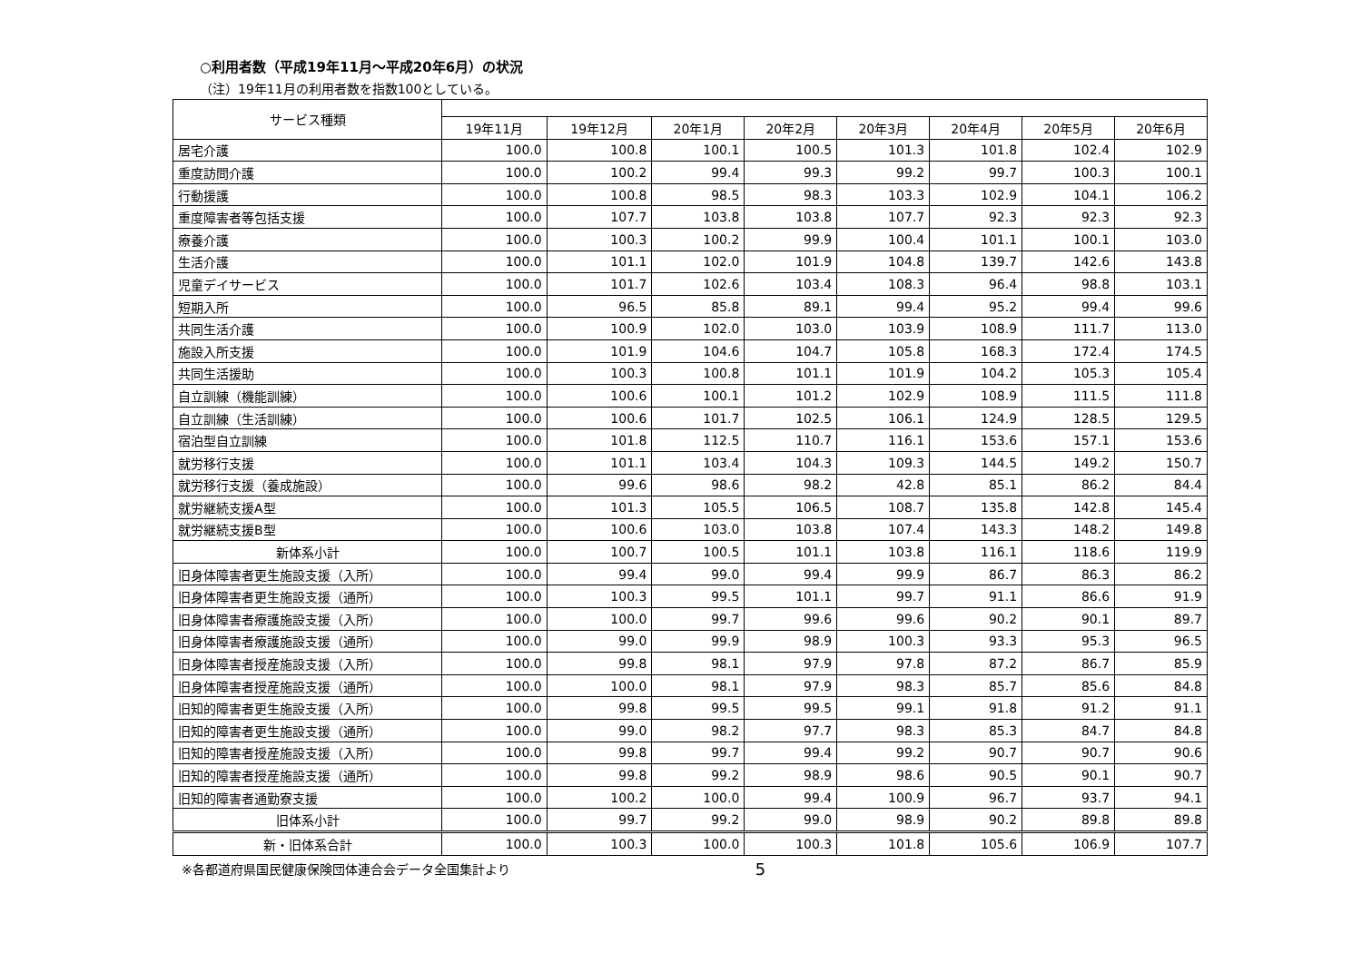○利用者数（平成19年11月～平成20年6月）の状況
（注）19年11月の利用者数を指数100としている。
| サービス種類 | | | | | | | | |
| --- | --- | --- | --- | --- | --- | --- | --- | --- |
| | 19年11月 | 19年12月 | 20年1月 | 20年2月 | 20年3月 | 20年4月 | 20年5月 | 20年6月 |
| 居宅介護 | 100.0 | 100.8 | 100.1 | 100.5 | 101.3 | 101.8 | 102.4 | 102.9 |
| 重度訪問介護 | 100.0 | 100.2 | 99.4 | 99.3 | 99.2 | 99.7 | 100.3 | 100.1 |
| 行動援護 | 100.0 | 100.8 | 98.5 | 98.3 | 103.3 | 102.9 | 104.1 | 106.2 |
| 重度障害者等包括支援 | 100.0 | 107.7 | 103.8 | 103.8 | 107.7 | 92.3 | 92.3 | 92.3 |
| 療養介護 | 100.0 | 100.3 | 100.2 | 99.9 | 100.4 | 101.1 | 100.1 | 103.0 |
| 生活介護 | 100.0 | 101.1 | 102.0 | 101.9 | 104.8 | 139.7 | 142.6 | 143.8 |
| 児童デイサービス | 100.0 | 101.7 | 102.6 | 103.4 | 108.3 | 96.4 | 98.8 | 103.1 |
| 短期入所 | 100.0 | 96.5 | 85.8 | 89.1 | 99.4 | 95.2 | 99.4 | 99.6 |
| 共同生活介護 | 100.0 | 100.9 | 102.0 | 103.0 | 103.9 | 108.9 | 111.7 | 113.0 |
| 施設入所支援 | 100.0 | 101.9 | 104.6 | 104.7 | 105.8 | 168.3 | 172.4 | 174.5 |
| 共同生活援助 | 100.0 | 100.3 | 100.8 | 101.1 | 101.9 | 104.2 | 105.3 | 105.4 |
| 自立訓練（機能訓練） | 100.0 | 100.6 | 100.1 | 101.2 | 102.9 | 108.9 | 111.5 | 111.8 |
| 自立訓練（生活訓練） | 100.0 | 100.6 | 101.7 | 102.5 | 106.1 | 124.9 | 128.5 | 129.5 |
| 宿泊型自立訓練 | 100.0 | 101.8 | 112.5 | 110.7 | 116.1 | 153.6 | 157.1 | 153.6 |
| 就労移行支援 | 100.0 | 101.1 | 103.4 | 104.3 | 109.3 | 144.5 | 149.2 | 150.7 |
| 就労移行支援（養成施設） | 100.0 | 99.6 | 98.6 | 98.2 | 42.8 | 85.1 | 86.2 | 84.4 |
| 就労継続支援A型 | 100.0 | 101.3 | 105.5 | 106.5 | 108.7 | 135.8 | 142.8 | 145.4 |
| 就労継続支援B型 | 100.0 | 100.6 | 103.0 | 103.8 | 107.4 | 143.3 | 148.2 | 149.8 |
| 新体系小計 | 100.0 | 100.7 | 100.5 | 101.1 | 103.8 | 116.1 | 118.6 | 119.9 |
| 旧身体障害者更生施設支援（入所） | 100.0 | 99.4 | 99.0 | 99.4 | 99.9 | 86.7 | 86.3 | 86.2 |
| 旧身体障害者更生施設支援（通所） | 100.0 | 100.3 | 99.5 | 101.1 | 99.7 | 91.1 | 86.6 | 91.9 |
| 旧身体障害者療護施設支援（入所） | 100.0 | 100.0 | 99.7 | 99.6 | 99.6 | 90.2 | 90.1 | 89.7 |
| 旧身体障害者療護施設支援（通所） | 100.0 | 99.0 | 99.9 | 98.9 | 100.3 | 93.3 | 95.3 | 96.5 |
| 旧身体障害者授産施設支援（入所） | 100.0 | 99.8 | 98.1 | 97.9 | 97.8 | 87.2 | 86.7 | 85.9 |
| 旧身体障害者授産施設支援（通所） | 100.0 | 100.0 | 98.1 | 97.9 | 98.3 | 85.7 | 85.6 | 84.8 |
| 旧知的障害者更生施設支援（入所） | 100.0 | 99.8 | 99.5 | 99.5 | 99.1 | 91.8 | 91.2 | 91.1 |
| 旧知的障害者更生施設支援（通所） | 100.0 | 99.0 | 98.2 | 97.7 | 98.3 | 85.3 | 84.7 | 84.8 |
| 旧知的障害者授産施設支援（入所） | 100.0 | 99.8 | 99.7 | 99.4 | 99.2 | 90.7 | 90.7 | 90.6 |
| 旧知的障害者授産施設支援（通所） | 100.0 | 99.8 | 99.2 | 98.9 | 98.6 | 90.5 | 90.1 | 90.7 |
| 旧知的障害者通勤寮支援 | 100.0 | 100.2 | 100.0 | 99.4 | 100.9 | 96.7 | 93.7 | 94.1 |
| 旧体系小計 | 100.0 | 99.7 | 99.2 | 99.0 | 98.9 | 90.2 | 89.8 | 89.8 |
| 新・旧体系合計 | 100.0 | 100.3 | 100.0 | 100.3 | 101.8 | 105.6 | 106.9 | 107.7 |
※各都道府県国民健康保険団体連合会データ全国集計より 5